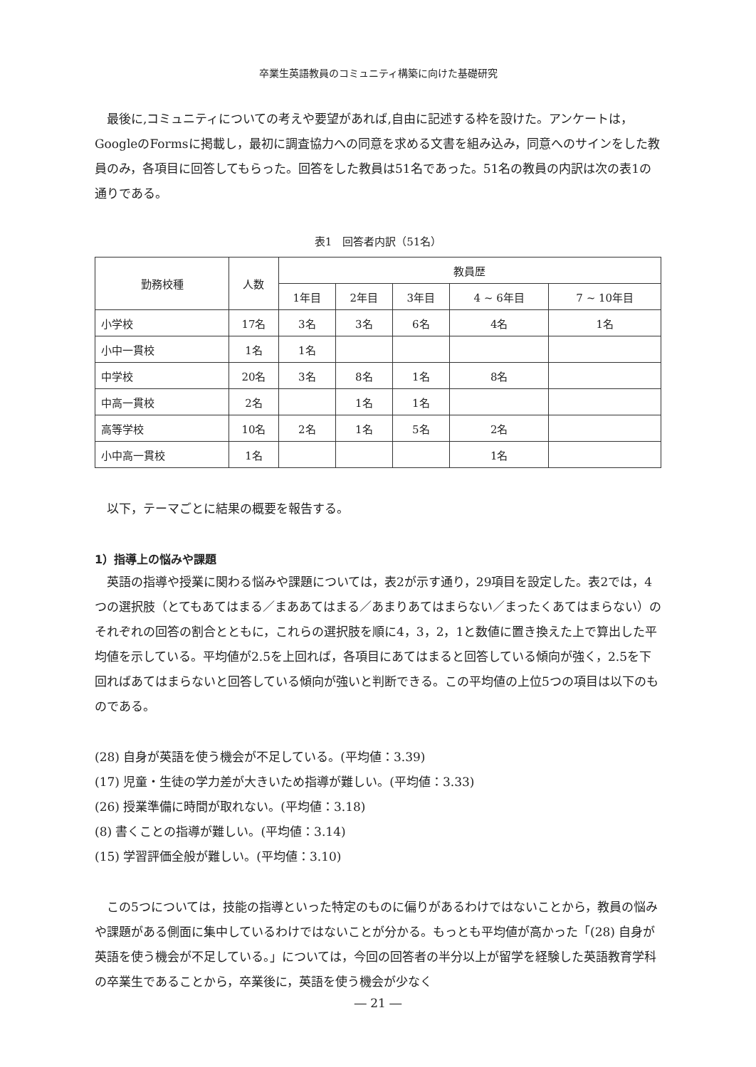卒業生英語教員のコミュニティ構築に向けた基礎研究
最後に,コミュニティについての考えや要望があれば,自由に記述する枠を設けた。アンケートは，GoogleのFormsに掲載し，最初に調査協力への同意を求める文書を組み込み，同意へのサインをした教員のみ，各項目に回答してもらった。回答をした教員は51名であった。51名の教員の内訳は次の表1の通りである。
表1　回答者内訳（51名）
| 勤務校種 | 人数 | 教員歴 | | | | |
| --- | --- | --- | --- | --- | --- | --- |
| | | 1年目 | 2年目 | 3年目 | 4 ~ 6年目 | 7 ~ 10年目 |
| 小学校 | 17名 | 3名 | 3名 | 6名 | 4名 | 1名 |
| 小中一貫校 | 1名 | 1名 | | | | |
| 中学校 | 20名 | 3名 | 8名 | 1名 | 8名 | |
| 中高一貫校 | 2名 | | 1名 | 1名 | | |
| 高等学校 | 10名 | 2名 | 1名 | 5名 | 2名 | |
| 小中高一貫校 | 1名 | | | | 1名 | |
以下，テーマごとに結果の概要を報告する。
1）指導上の悩みや課題
英語の指導や授業に関わる悩みや課題については，表2が示す通り，29項目を設定した。表2では，4つの選択肢（とてもあてはまる／まああてはまる／あまりあてはまらない／まったくあてはまらない）のそれぞれの回答の割合とともに，これらの選択肢を順に4，3，2，1と数値に置き換えた上で算出した平均値を示している。平均値が2.5を上回れば，各項目にあてはまると回答している傾向が強く，2.5を下回ればあてはまらないと回答している傾向が強いと判断できる。この平均値の上位5つの項目は以下のものである。
(28) 自身が英語を使う機会が不足している。(平均値：3.39)
(17) 児童・生徒の学力差が大きいため指導が難しい。(平均値：3.33)
(26) 授業準備に時間が取れない。(平均値：3.18)
(8) 書くことの指導が難しい。(平均値：3.14)
(15) 学習評価全般が難しい。(平均値：3.10)
この5つについては，技能の指導といった特定のものに偏りがあるわけではないことから，教員の悩みや課題がある側面に集中しているわけではないことが分かる。もっとも平均値が高かった「(28) 自身が英語を使う機会が不足している。」については，今回の回答者の半分以上が留学を経験した英語教育学科の卒業生であることから，卒業後に，英語を使う機会が少なく
― 21 ―